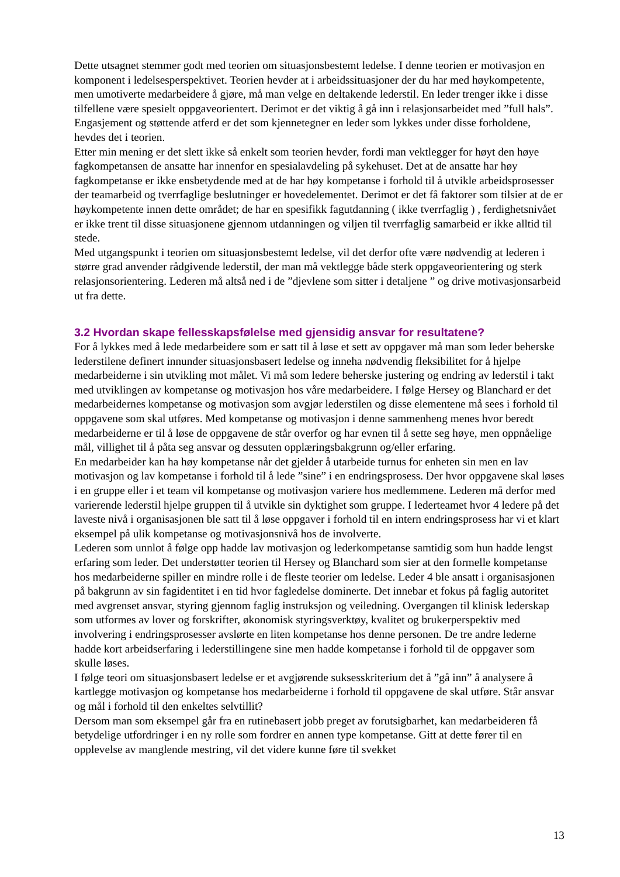Dette utsagnet stemmer godt med teorien om situasjonsbestemt ledelse. I denne teorien er motivasjon en komponent i ledelsesperspektivet. Teorien hevder at i arbeidssituasjoner der du har med høykompetente, men umotiverte medarbeidere å gjøre, må man velge en deltakende lederstil. En leder trenger ikke i disse tilfellene være spesielt oppgaveorientert. Derimot er det viktig å gå inn i relasjonsarbeidet med ”full hals”. Engasjement og støttende atferd er det som kjennetegner en leder som lykkes under disse forholdene, hevdes det i teorien.
Etter min mening er det slett ikke så enkelt som teorien hevder, fordi man vektlegger for høyt den høye fagkompetansen de ansatte har innenfor en spesialavdeling på sykehuset. Det at de ansatte har høy fagkompetanse er ikke ensbetydende med at de har høy kompetanse i forhold til å utvikle arbeidsprosesser der teamarbeid og tverrfaglige beslutninger er hovedelementet. Derimot er det få faktorer som tilsier at de er høykompetente innen dette området; de har en spesifikk fagutdanning ( ikke tverrfaglig ) , ferdighetsnivået er ikke trent til disse situasjonene gjennom utdanningen og viljen til tverrfaglig samarbeid er ikke alltid til stede.
Med utgangspunkt i teorien om situasjonsbestemt ledelse, vil det derfor ofte være nødvendig at lederen i større grad anvender rådgivende lederstil, der man må vektlegge både sterk oppgaveorientering og sterk relasjonsorientering. Lederen må altså ned i de ”djevlene som sitter i detaljene ” og drive motivasjonsarbeid ut fra dette.
3.2 Hvordan skape fellesskapsfølelse med gjensidig ansvar for resultatene?
For å lykkes med å lede medarbeidere som er satt til å løse et sett av oppgaver må man som leder beherske lederstilene definert innunder situasjonsbasert ledelse og inneha nødvendig fleksibilitet for å hjelpe medarbeiderne i sin utvikling mot målet. Vi må som ledere beherske justering og endring av lederstil i takt med utviklingen av kompetanse og motivasjon hos våre medarbeidere. I følge Hersey og Blanchard er det medarbeidernes kompetanse og motivasjon som avgjør lederstilen og disse elementene må sees i forhold til oppgavene som skal utføres. Med kompetanse og motivasjon i denne sammenheng menes hvor beredt medarbeiderne er til å løse de oppgavene de står overfor og har evnen til å sette seg høye, men oppnåelige mål, villighet til å påta seg ansvar og dessuten opplæringsbakgrunn og/eller erfaring.
En medarbeider kan ha høy kompetanse når det gjelder å utarbeide turnus for enheten sin men en lav motivasjon og lav kompetanse i forhold til å lede ”sine” i en endringsprosess. Der hvor oppgavene skal løses i en gruppe eller i et team vil kompetanse og motivasjon variere hos medlemmene. Lederen må derfor med varierende lederstil hjelpe gruppen til å utvikle sin dyktighet som gruppe. I lederteamet hvor 4 ledere på det laveste nivå i organisasjonen ble satt til å løse oppgaver i forhold til en intern endringsprosess har vi et klart eksempel på ulik kompetanse og motivasjonsnivå hos de involverte.
Lederen som unnlot å følge opp hadde lav motivasjon og lederkompetanse samtidig som hun hadde lengst erfaring som leder. Det understøtter teorien til Hersey og Blanchard som sier at den formelle kompetanse hos medarbeiderne spiller en mindre rolle i de fleste teorier om ledelse. Leder 4 ble ansatt i organisasjonen på bakgrunn av sin fagidentitet i en tid hvor fagledelse dominerte. Det innebar et fokus på faglig autoritet med avgrenset ansvar, styring gjennom faglig instruksjon og veiledning. Overgangen til klinisk lederskap som utformes av lover og forskrifter, økonomisk styringsverktøy, kvalitet og brukerperspektiv med involvering i endringsprosesser avslørte en liten kompetanse hos denne personen. De tre andre lederne hadde kort arbeidserfaring i lederstillingene sine men hadde kompetanse i forhold til de oppgaver som skulle løses.
I følge teori om situasjonsbasert ledelse er et avgjørende suksesskriterium det å ”gå inn” å analysere å kartlegge motivasjon og kompetanse hos medarbeiderne i forhold til oppgavene de skal utføre. Står ansvar og mål i forhold til den enkeltes selvtillit?
Dersom man som eksempel går fra en rutinebasert jobb preget av forutsigbarhet, kan medarbeideren få betydelige utfordringer i en ny rolle som fordrer en annen type kompetanse. Gitt at dette fører til en opplevelse av manglende mestring, vil det videre kunne føre til svekket
13